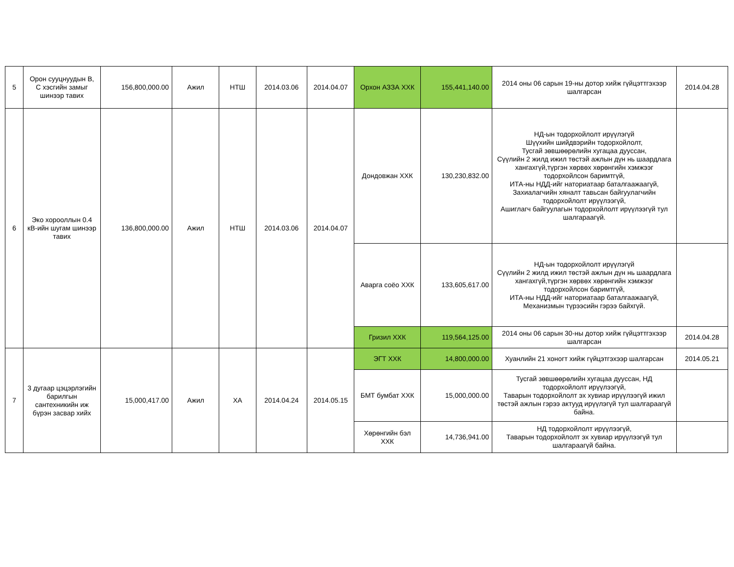| 5 | Орон сууцнуудын B, C хэсгийн замыг шинээр тавих | 156,800,000.00 | Ажил | НТШ | 2014.03.06 | 2014.04.07 | Орхон АЗЗА ХХК | 155,441,140.00 | 2014 оны 06 сарын 19-ны дотор хийж гүйцэттгэхээр шалгарсан | 2014.04.28 |
| 6 | Эко хорооллын 0.4 кВ-ийн шугам шинээр тавих | 136,800,000.00 | Ажил | НТШ | 2014.03.06 | 2014.04.07 | Дондовжан ХХК | 130,230,832.00 | НД-ын тодорхойлолт ирүүлэгүй Шүүхийн шийдвэрийн тодорхойлолт, Тусгай зөвшөөрөлийн хугацаа дууссан, Сүүлийн 2 жилд ижил төстэй ажлын дүн нь шаардлага хангахгүй,түргэн хөрвөх хөрөнгийн хэмжээг тодорхойлсон баримтгүй, ИТА-ны НДД-ийг наториатаар баталгаажаагүй, Захиалагчийн хяналт тавьсан байгуулагчийн тодорхойлолт ирүүлээгүй, Ашиглагч байгуулагын тодорхойлолт ирүүлээгүй тул шалгараагүй. | |
| | | | | | | | Аварга соёо ХХК | 133,605,617.00 | НД-ын тодорхойлолт ирүүлэгүй Сүүлийн 2 жилд ижил төстэй ажлын дүн нь шаардлага хангахгүй,түргэн хөрвөх хөрөнгийн хэмжээг тодорхойлсон баримтгүй, ИТА-ны НДД-ийг наториатаар баталгаажаагүй, Механизмын түрээсийн гэрээ байхгүй. | |
| | | | | | | | Гризил ХХК | 119,564,125.00 | 2014 оны 06 сарын 30-ны дотор хийж гүйцэттгэхээр шалгарсан | 2014.04.28 |
| 7 | 3 дугаар цэцэрлэгийн барилгын сантехникийн иж бүрэн засвар хийх | 15,000,417.00 | Ажил | ХА | 2014.04.24 | 2014.05.15 | ЭГТ ХХК | 14,800,000.00 | Хуанлийн 21 хоногт хийж гүйцэтгэхээр шалгарсан | 2014.05.21 |
| | | | | | | | БМТ бумбат ХХК | 15,000,000.00 | Тусгай зөвшөөрөлийн хугацаа дууссан, НД тодорхойлолт ирүүлээгүй, Таварын тодорхойлолт эх хувиар ирүүлээгүй ижил төстэй ажлын гэрээ актууд ирүүлэгүй тул шалгараагүй байна. | |
| | | | | | | | Хөрөнгийн бэл ХХК | 14,736,941.00 | НД тодорхойлолт ирүүлээгүй, Таварын тодорхойлолт эх хувиар ирүүлээгүй тул шалгараагүй байна. | |